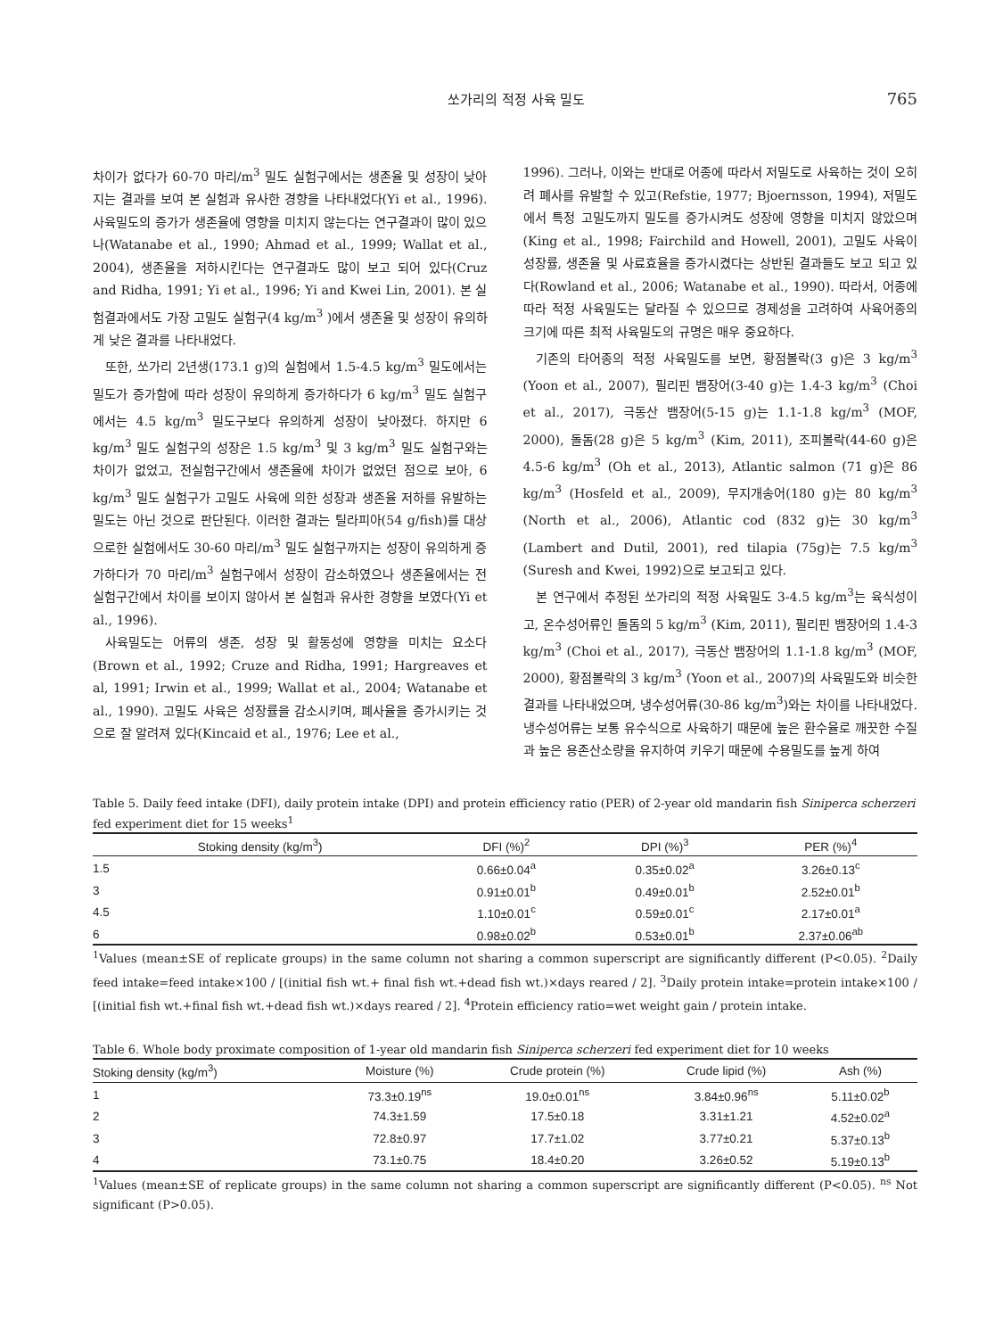쏘가리의 적정 사육 밀도 765
차이가 없다가 60-70 마리/m<sup>3</sup> 밀도 실험구에서는 생존율 및 성장이 낮아지는 결과를 보여 본 실험과 유사한 경향을 나타내었다(Yi et al., 1996). 사육밀도의 증가가 생존율에 영향을 미치지 않는다는 연구결과이 많이 있으나(Watanabe et al., 1990; Ahmad et al., 1999; Wallat et al., 2004), 생존율을 저하시킨다는 연구결과도 많이 보고 되어 있다(Cruz and Ridha, 1991; Yi et al., 1996; Yi and Kwei Lin, 2001). 본 실험결과에서도 가장 고밀도 실험구(4 kg/m<sup>3</sup> )에서 생존율 및 성장이 유의하게 낮은 결과를 나타내었다.
또한, 쏘가리 2년생(173.1 g)의 실험에서 1.5-4.5 kg/m<sup>3</sup> 밀도에서는 밀도가 증가함에 따라 성장이 유의하게 증가하다가 6 kg/m<sup>3</sup> 밀도 실험구에서는 4.5 kg/m<sup>3</sup> 밀도구보다 유의하게 성장이 낮아졌다. 하지만 6 kg/m<sup>3</sup> 밀도 실험구의 성장은 1.5 kg/m<sup>3</sup> 및 3 kg/m<sup>3</sup> 밀도 실험구와는 차이가 없었고, 전실험구간에서 생존율에 차이가 없었던 점으로 보아, 6 kg/m<sup>3</sup> 밀도 실험구가 고밀도 사육에 의한 성장과 생존율 저하를 유발하는 밀도는 아닌 것으로 판단된다. 이러한 결과는 틸라피아(54 g/fish)를 대상으로한 실험에서도 30-60 마리/m<sup>3</sup> 밀도 실험구까지는 성장이 유의하게 증가하다가 70 마리/m<sup>3</sup> 실험구에서 성장이 감소하였으나 생존율에서는 전 실험구간에서 차이를 보이지 않아서 본 실험과 유사한 경향을 보였다(Yi et al., 1996).
사육밀도는 어류의 생존, 성장 및 활동성에 영향을 미치는 요소다(Brown et al., 1992; Cruze and Ridha, 1991; Hargreaves et al, 1991; Irwin et al., 1999; Wallat et al., 2004; Watanabe et al., 1990). 고밀도 사육은 성장률을 감소시키며, 폐사율을 증가시키는 것으로 잘 알려져 있다(Kincaid et al., 1976; Lee et al.,
1996). 그러나, 이와는 반대로 어종에 따라서 저밀도로 사육하는 것이 오히려 폐사를 유발할 수 있고(Refstie, 1977; Bjoernsson, 1994), 저밀도에서 특정 고밀도까지 밀도를 증가시켜도 성장에 영향을 미치지 않았으며(King et al., 1998; Fairchild and Howell, 2001), 고밀도 사육이 성장률, 생존율 및 사료효율을 증가시켰다는 상반된 결과들도 보고 되고 있다(Rowland et al., 2006; Watanabe et al., 1990). 따라서, 어종에 따라 적정 사육밀도는 달라질 수 있으므로 경제성을 고려하여 사육어종의 크기에 따른 최적 사육밀도의 규명은 매우 중요하다.
기존의 타어종의 적정 사육밀도를 보면, 황점볼락(3 g)은 3 kg/m<sup>3</sup> (Yoon et al., 2007), 필리핀 뱀장어(3-40 g)는 1.4-3 kg/m<sup>3</sup> (Choi et al., 2017), 극동산 뱀장어(5-15 g)는 1.1-1.8 kg/m<sup>3</sup> (MOF, 2000), 돌돔(28 g)은 5 kg/m<sup>3</sup> (Kim, 2011), 조피볼락(44-60 g)은 4.5-6 kg/m<sup>3</sup> (Oh et al., 2013), Atlantic salmon (71 g)은 86 kg/m<sup>3</sup> (Hosfeld et al., 2009), 무지개송어(180 g)는 80 kg/m<sup>3</sup> (North et al., 2006), Atlantic cod (832 g)는 30 kg/m<sup>3</sup> (Lambert and Dutil, 2001), red tilapia (75g)는 7.5 kg/m<sup>3</sup> (Suresh and Kwei, 1992)으로 보고되고 있다.
본 연구에서 추정된 쏘가리의 적정 사육밀도 3-4.5 kg/m<sup>3</sup>는 육식성이고, 온수성어류인 돌돔의 5 kg/m<sup>3</sup> (Kim, 2011), 필리핀 뱀장어의 1.4-3 kg/m<sup>3</sup> (Choi et al., 2017), 극동산 뱀장어의 1.1-1.8 kg/m<sup>3</sup> (MOF, 2000), 황점볼락의 3 kg/m<sup>3</sup> (Yoon et al., 2007)의 사육밀도와 비슷한 결과를 나타내었으며, 냉수성어류(30-86 kg/m<sup>3</sup>)와는 차이를 나타내었다. 냉수성어류는 보통 유수식으로 사육하기 때문에 높은 환수율로 깨끗한 수질과 높은 용존산소량을 유지하여 키우기 때문에 수용밀도를 높게 하여
Table 5. Daily feed intake (DFI), daily protein intake (DPI) and protein efficiency ratio (PER) of 2-year old mandarin fish Siniperca scherzeri fed experiment diet for 15 weeks<sup>1</sup>
| Stoking density (kg/m<sup>3</sup>) | DFI (%)<sup>2</sup> | DPI (%)<sup>3</sup> | PER (%)<sup>4</sup> |
| --- | --- | --- | --- |
| 1.5 | 0.66±0.04<sup>a</sup> | 0.35±0.02<sup>a</sup> | 3.26±0.13<sup>c</sup> |
| 3 | 0.91±0.01<sup>b</sup> | 0.49±0.01<sup>b</sup> | 2.52±0.01<sup>b</sup> |
| 4.5 | 1.10±0.01<sup>c</sup> | 0.59±0.01<sup>c</sup> | 2.17±0.01<sup>a</sup> |
| 6 | 0.98±0.02<sup>b</sup> | 0.53±0.01<sup>b</sup> | 2.37±0.06<sup>ab</sup> |
<sup>1</sup> Values (mean±SE of replicate groups) in the same column not sharing a common superscript are significantly different (P<0.05). <sup>2</sup>Daily feed intake=feed intake×100 / [(initial fish wt.+ final fish wt.+dead fish wt.)×days reared / 2]. <sup>3</sup>Daily protein intake=protein intake×100 / [(initial fish wt.+final fish wt.+dead fish wt.)×days reared / 2]. <sup>4</sup>Protein efficiency ratio=wet weight gain / protein intake.
Table 6. Whole body proximate composition of 1-year old mandarin fish Siniperca scherzeri fed experiment diet for 10 weeks
| Stoking density (kg/m<sup>3</sup>) | Moisture (%) | Crude protein (%) | Crude lipid (%) | Ash (%) |
| --- | --- | --- | --- | --- |
| 1 | 73.3±0.19<sup>ns</sup> | 19.0±0.01<sup>ns</sup> | 3.84±0.96<sup>ns</sup> | 5.11±0.02<sup>b</sup> |
| 2 | 74.3±1.59 | 17.5±0.18 | 3.31±1.21 | 4.52±0.02<sup>a</sup> |
| 3 | 72.8±0.97 | 17.7±1.02 | 3.77±0.21 | 5.37±0.13<sup>b</sup> |
| 4 | 73.1±0.75 | 18.4±0.20 | 3.26±0.52 | 5.19±0.13<sup>b</sup> |
<sup>1</sup> Values (mean±SE of replicate groups) in the same column not sharing a common superscript are significantly different (P<0.05). <sup>ns</sup> Not significant (P>0.05).